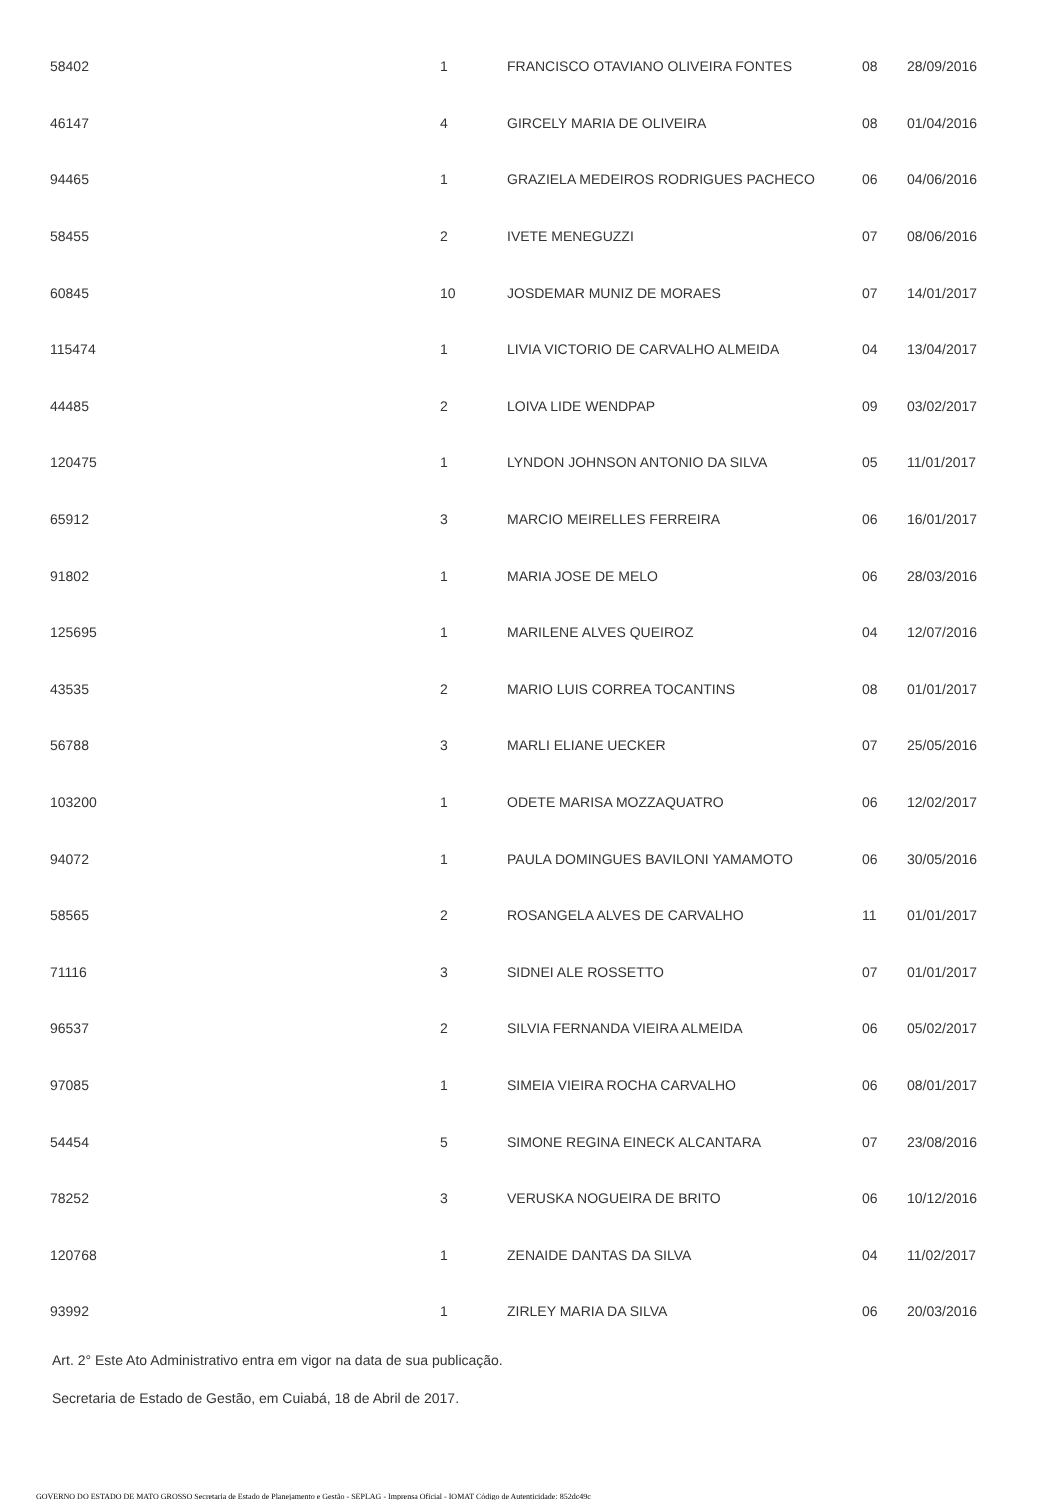| 58402 | 1 | FRANCISCO OTAVIANO OLIVEIRA FONTES | 08 | 28/09/2016 |
| 46147 | 4 | GIRCELY MARIA DE OLIVEIRA | 08 | 01/04/2016 |
| 94465 | 1 | GRAZIELA MEDEIROS RODRIGUES PACHECO | 06 | 04/06/2016 |
| 58455 | 2 | IVETE MENEGUZZI | 07 | 08/06/2016 |
| 60845 | 10 | JOSDEMAR MUNIZ DE MORAES | 07 | 14/01/2017 |
| 115474 | 1 | LIVIA VICTORIO DE CARVALHO ALMEIDA | 04 | 13/04/2017 |
| 44485 | 2 | LOIVA LIDE WENDPAP | 09 | 03/02/2017 |
| 120475 | 1 | LYNDON JOHNSON ANTONIO DA SILVA | 05 | 11/01/2017 |
| 65912 | 3 | MARCIO MEIRELLES FERREIRA | 06 | 16/01/2017 |
| 91802 | 1 | MARIA JOSE DE MELO | 06 | 28/03/2016 |
| 125695 | 1 | MARILENE ALVES QUEIROZ | 04 | 12/07/2016 |
| 43535 | 2 | MARIO LUIS CORREA TOCANTINS | 08 | 01/01/2017 |
| 56788 | 3 | MARLI ELIANE UECKER | 07 | 25/05/2016 |
| 103200 | 1 | ODETE MARISA MOZZAQUATRO | 06 | 12/02/2017 |
| 94072 | 1 | PAULA DOMINGUES BAVILONI YAMAMOTO | 06 | 30/05/2016 |
| 58565 | 2 | ROSANGELA ALVES DE CARVALHO | 11 | 01/01/2017 |
| 71116 | 3 | SIDNEI ALE ROSSETTO | 07 | 01/01/2017 |
| 96537 | 2 | SILVIA FERNANDA VIEIRA ALMEIDA | 06 | 05/02/2017 |
| 97085 | 1 | SIMEIA VIEIRA ROCHA CARVALHO | 06 | 08/01/2017 |
| 54454 | 5 | SIMONE REGINA EINECK ALCANTARA | 07 | 23/08/2016 |
| 78252 | 3 | VERUSKA NOGUEIRA DE BRITO | 06 | 10/12/2016 |
| 120768 | 1 | ZENAIDE DANTAS DA SILVA | 04 | 11/02/2017 |
| 93992 | 1 | ZIRLEY MARIA DA SILVA | 06 | 20/03/2016 |
Art. 2° Este Ato Administrativo entra em vigor na data de sua publicação.
Secretaria de Estado de Gestão, em Cuiabá, 18 de Abril de 2017.
GOVERNO DO ESTADO DE MATO GROSSO Secretaria de Estado de Planejamento e Gestão - SEPLAG - Imprensa Oficial - IOMAT Código de Autenticidade: 852dc49c